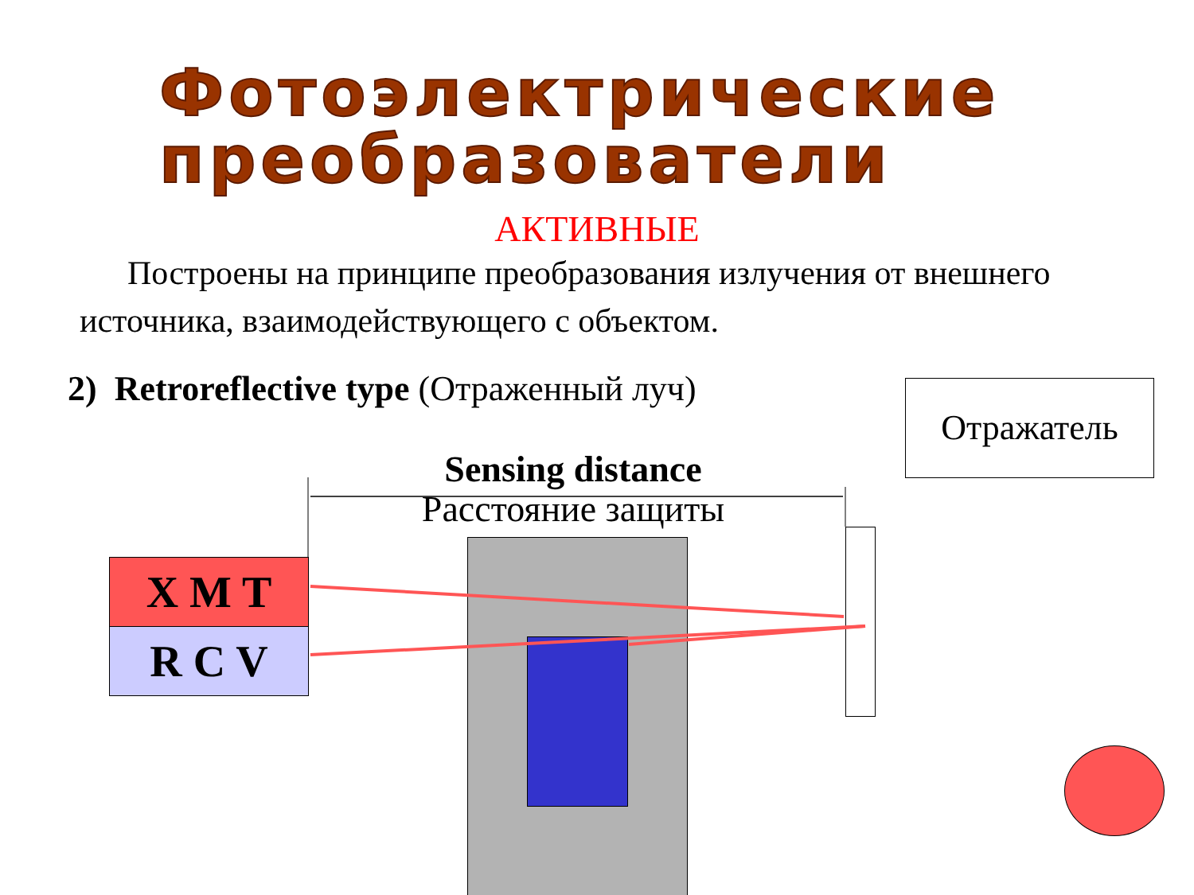Фотоэлектрические преобразователи
АКТИВНЫЕ
Построены на принципе преобразования излучения от внешнего источника, взаимодействующего с объектом.
2) Retroreflective type (Отраженный луч)
Отражатель
Sensing distance
Расстояние защиты
X M T
R C V